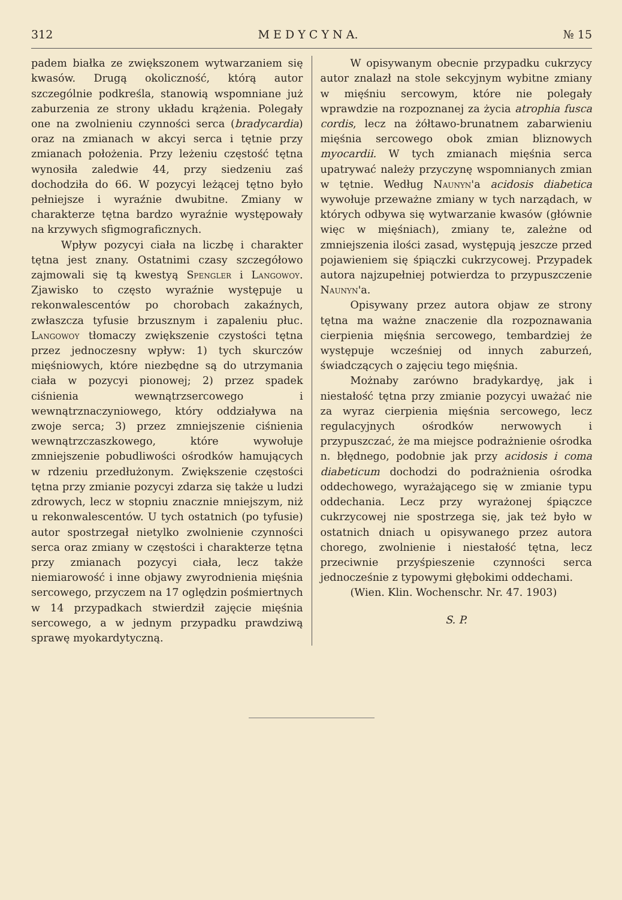312 M E D Y C Y N A. № 15
padem białka ze zwiększonem wytwarzaniem się kwasów. Drugą okoliczność, którą autor szczególnie podkreśla, stanowią wspomniane już zaburzenia ze strony układu krążenia. Polegały one na zwolnieniu czynności serca (bradycardia) oraz na zmianach w akcyi serca i tętnie przy zmianach położenia. Przy leżeniu częstość tętna wynosiła zaledwie 44, przy siedzeniu zaś dochodziła do 66. W pozycyi leżącej tętno było pełniejsze i wyraźnie dwubitne. Zmiany w charakterze tętna bardzo wyraźnie występowały na krzywych sfigmograficznych.
Wpływ pozycyi ciała na liczbę i charakter tętna jest znany. Ostatnimi czasy szczegółowo zajmowali się tą kwestyą Spengler i Langowoy. Zjawisko to często wyraźnie występuje u rekonwalescentów po chorobach zakaźnych, zwłaszcza tyfusie brzusznym i zapaleniu płuc. Langowoy tłomaczy zwiększenie czystości tętna przez jednoczesny wpływ: 1) tych skurczów mięśniowych, które niezbędne są do utrzymania ciała w pozycyi pionowej; 2) przez spadek ciśnienia wewnątrzsercowego i wewnątrznaczyniowego, który oddziaływa na zwoje serca; 3) przez zmniejszenie ciśnienia wewnątrzczaszkowego, które wywołuje zmniejszenie pobudliwości ośrodków hamujących w rdzeniu przedłużonym. Zwiększenie częstości tętna przy zmianie pozycyi zdarza się także u ludzi zdrowych, lecz w stopniu znacznie mniejszym, niż u rekonwalescentów. U tych ostatnich (po tyfusie) autor spostrzegał nietylko zwolnienie czynności serca oraz zmiany w częstości i charakterze tętna przy zmianach pozycyi ciała, lecz także niemiarowość i inne objawy zwyrodnienia mięśnia sercowego, przyczem na 17 oględzin pośmiertnych w 14 przypadkach stwierdził zajęcie mięśnia sercowego, a w jednym przypadku prawdziwą sprawę myokardytyczną.
W opisywanym obecnie przypadku cukrzycy autor znalazł na stole sekcyjnym wybitne zmiany w mięśniu sercowym, które nie polegały wprawdzie na rozpoznanej za życia atrophia fusca cordis, lecz na żółtawo-brunatnem zabarwieniu mięśnia sercowego obok zmian bliznowych myocardii. W tych zmianach mięśnia serca upatrywać należy przyczynę wspomnianych zmian w tętnie. Według Naunyn'a acidosis diabetica wywołuje przeważne zmiany w tych narządach, w których odbywa się wytwarzanie kwasów (głównie więc w mięśniach), zmiany te, zależne od zmniejszenia ilości zasad, występują jeszcze przed pojawieniem się śpiączki cukrzycowej. Przypadek autora najzupełniej potwierdza to przypuszczenie Naunyn'a.
Opisywany przez autora objaw ze strony tętna ma ważne znaczenie dla rozpoznawania cierpienia mięśnia sercowego, tembardziej że występuje wcześniej od innych zaburzeń, świadczących o zajęciu tego mięśnia.
Możnaby zarówno bradykardyę, jak i niestałość tętna przy zmianie pozycyi uważać nie za wyraz cierpienia mięśnia sercowego, lecz regulacyjnych ośrodków nerwowych i przypuszczać, że ma miejsce podrażnienie ośrodka n. błędnego, podobnie jak przy acidosis i coma diabeticum dochodzi do podrażnienia ośrodka oddechowego, wyrażającego się w zmianie typu oddechania. Lecz przy wyrażonej śpiączce cukrzycowej nie spostrzega się, jak też było w ostatnich dniach u opisywanego przez autora chorego, zwolnienie i niestałość tętna, lecz przeciwnie przyśpieszenie czynności serca jednocześnie z typowymi głębokimi oddechami.
(Wien. Klin. Wochenschr. Nr. 47. 1903)
S. P.